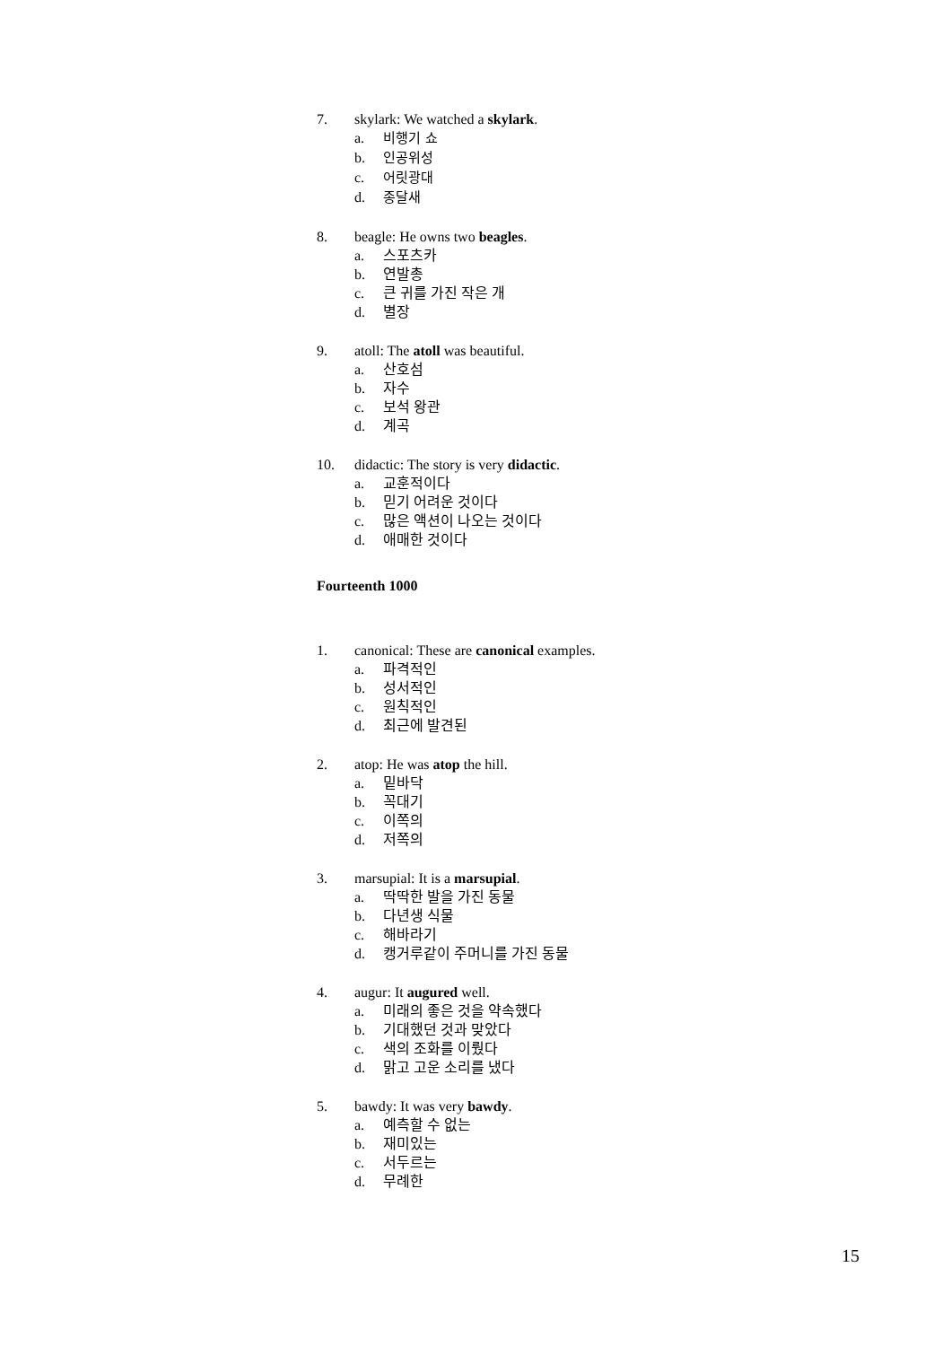7. skylark: We watched a skylark.
a. 비행기 쇼
b. 인공위성
c. 어릿광대
d. 종달새
8. beagle: He owns two beagles.
a. 스포츠카
b. 연발총
c. 큰 귀를 가진 작은 개
d. 별장
9. atoll: The atoll was beautiful.
a. 산호섬
b. 자수
c. 보석 왕관
d. 계곡
10. didactic: The story is very didactic.
a. 교훈적이다
b. 믿기 어려운 것이다
c. 많은 액션이 나오는 것이다
d. 애매한 것이다
Fourteenth 1000
1. canonical: These are canonical examples.
a. 파격적인
b. 성서적인
c. 원칙적인
d. 최근에 발견된
2. atop: He was atop the hill.
a. 밑바닥
b. 꼭대기
c. 이쪽의
d. 저쪽의
3. marsupial: It is a marsupial.
a. 딱딱한 발을 가진 동물
b. 다년생 식물
c. 해바라기
d. 캥거루같이 주머니를 가진 동물
4. augur: It augured well.
a. 미래의 좋은 것을 약속했다
b. 기대했던 것과 맞았다
c. 색의 조화를 이뤘다
d. 맑고 고운 소리를 냈다
5. bawdy: It was very bawdy.
a. 예측할 수 없는
b. 재미있는
c. 서두르는
d. 무례한
15